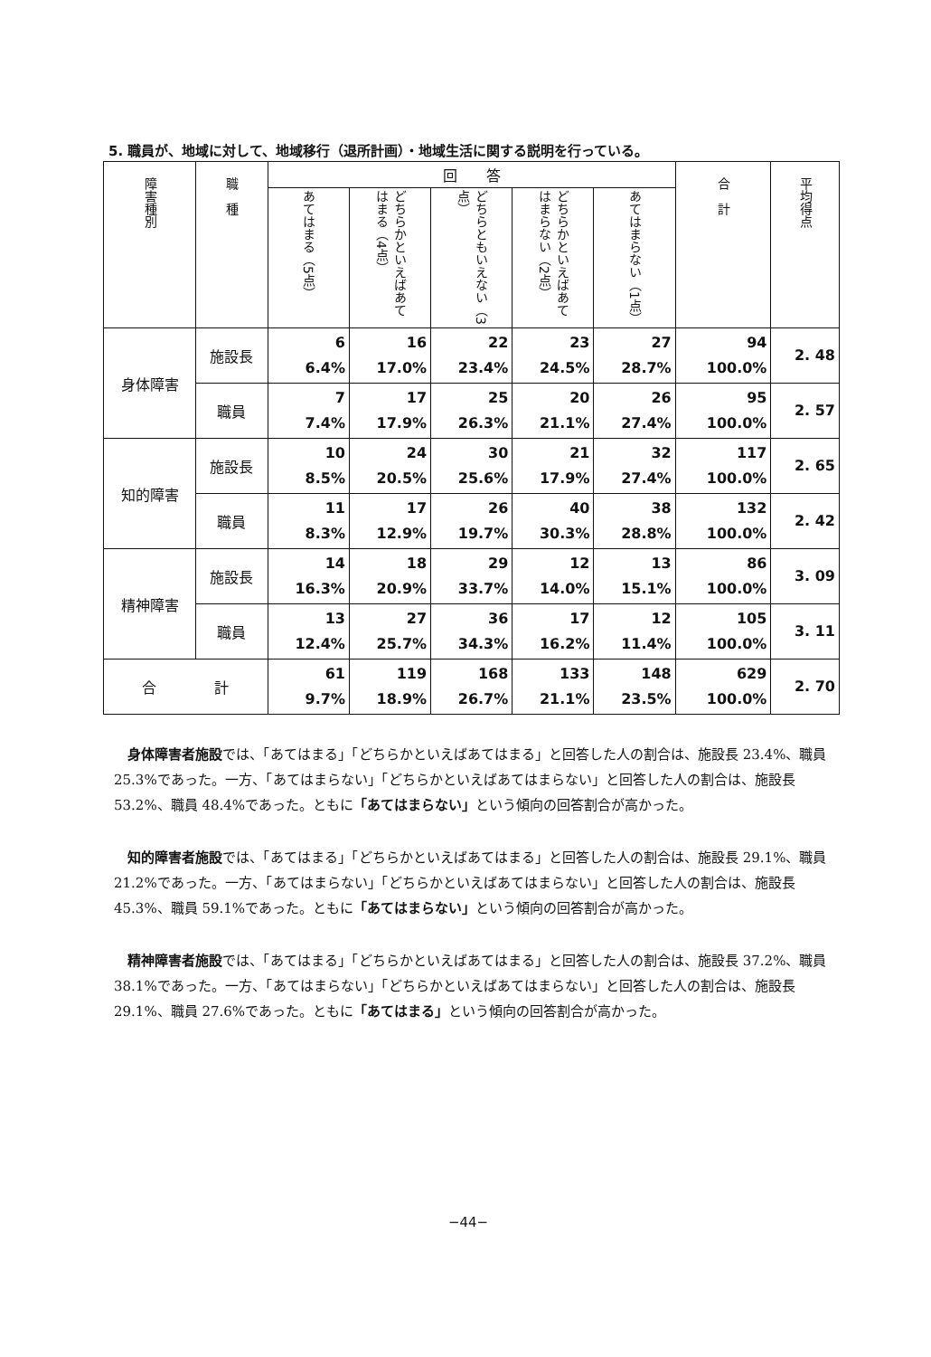5. 職員が、地域に対して、地域移行（退所計画）・地域生活に関する説明を行っている。
| 障害種別 | 職 種 | 回 答 | | | | | 合 計 | 平均得点 |
| --- | --- | --- | --- | --- | --- | --- | --- | --- |
| | | あてはまる（5点） | どちらかといえばあてはまる（4点） | どちらともいえない（3点） | どちらかといえばあてはまらない（2点） | あてはまらない（1点） | | |
| 身体障害 | 施設長 | 6 6.4% | 16 17.0% | 22 23.4% | 23 24.5% | 27 28.7% | 94 100.0% | 2. 48 |
| | 職員 | 7 7.4% | 17 17.9% | 25 26.3% | 20 21.1% | 26 27.4% | 95 100.0% | 2. 57 |
| 知的障害 | 施設長 | 10 8.5% | 24 20.5% | 30 25.6% | 21 17.9% | 32 27.4% | 117 100.0% | 2. 65 |
| | 職員 | 11 8.3% | 17 12.9% | 26 19.7% | 40 30.3% | 38 28.8% | 132 100.0% | 2. 42 |
| 精神障害 | 施設長 | 14 16.3% | 18 20.9% | 29 33.7% | 12 14.0% | 13 15.1% | 86 100.0% | 3. 09 |
| | 職員 | 13 12.4% | 27 25.7% | 36 34.3% | 17 16.2% | 12 11.4% | 105 100.0% | 3. 11 |
| 合 計 | | 61 9.7% | 119 18.9% | 168 26.7% | 133 21.1% | 148 23.5% | 629 100.0% | 2. 70 |
身体障害者施設では、「あてはまる」「どちらかといえばあてはまる」と回答した人の割合は、施設長 23.4%、職員 25.3%であった。一方、「あてはまらない」「どちらかといえばあてはまらない」と回答した人の割合は、施設長 53.2%、職員 48.4%であった。ともに「あてはまらない」という傾向の回答割合が高かった。
知的障害者施設では、「あてはまる」「どちらかといえばあてはまる」と回答した人の割合は、施設長 29.1%、職員 21.2%であった。一方、「あてはまらない」「どちらかといえばあてはまらない」と回答した人の割合は、施設長 45.3%、職員 59.1%であった。ともに「あてはまらない」という傾向の回答割合が高かった。
精神障害者施設では、「あてはまる」「どちらかといえばあてはまる」と回答した人の割合は、施設長 37.2%、職員 38.1%であった。一方、「あてはまらない」「どちらかといえばあてはまらない」と回答した人の割合は、施設長 29.1%、職員 27.6%であった。ともに「あてはまる」という傾向の回答割合が高かった。
−44−